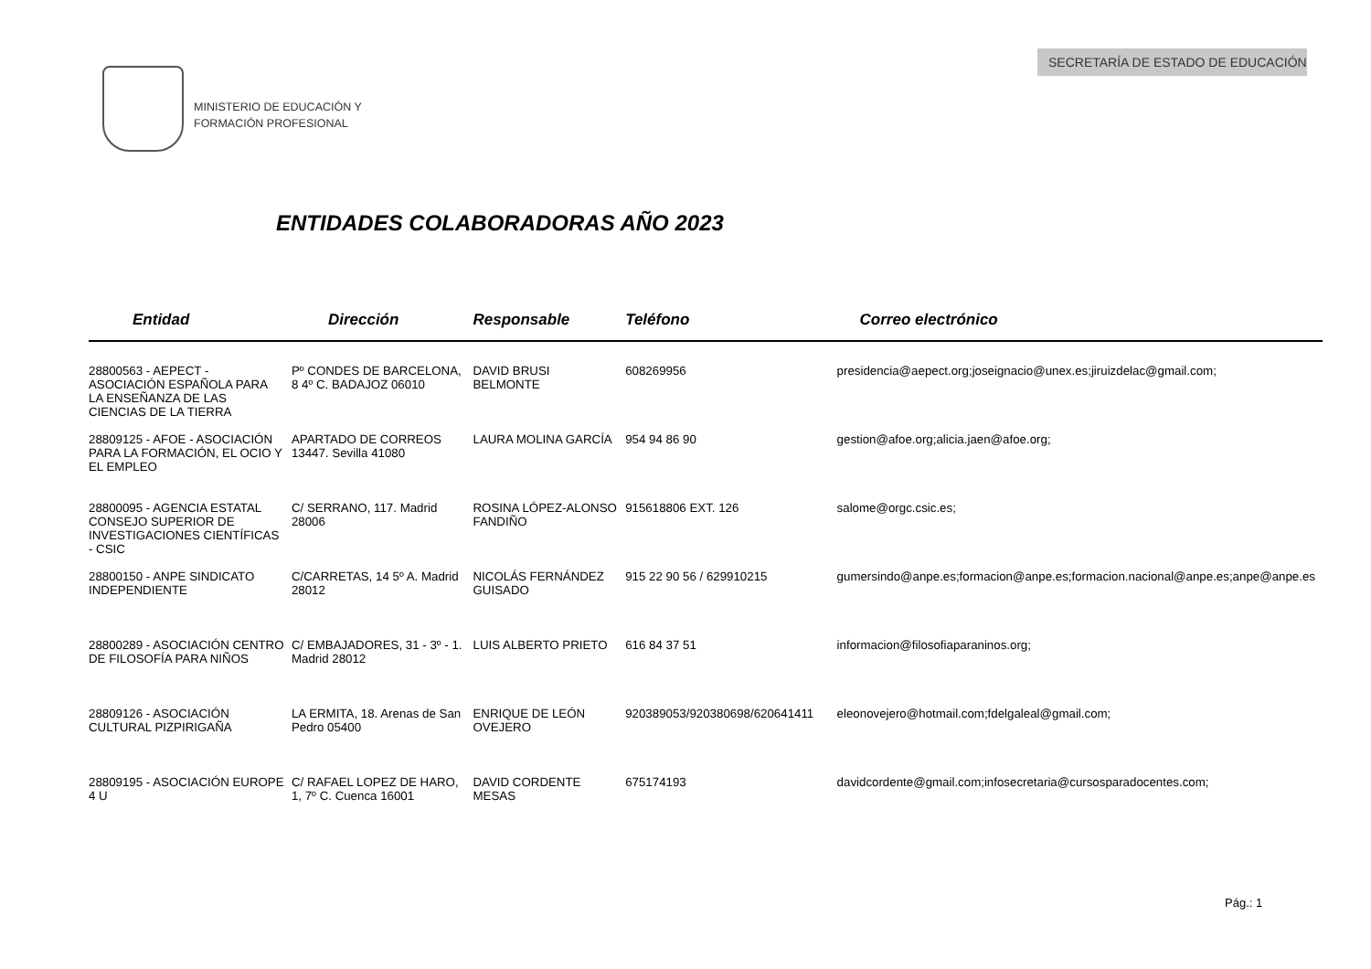SECRETARÍA DE ESTADO DE EDUCACIÓN
MINISTERIO DE EDUCACIÓN Y
FORMACIÓN PROFESIONAL
ENTIDADES COLABORADORAS AÑO 2023
| Entidad | Dirección | Responsable | Teléfono | Correo electrónico |
| --- | --- | --- | --- | --- |
| 28800563 - AEPECT - ASOCIACIÓN ESPAÑOLA PARA LA ENSEÑANZA DE LAS CIENCIAS DE LA TIERRA | Pº CONDES DE BARCELONA, 8 4º C. BADAJOZ 06010 | DAVID BRUSI BELMONTE | 608269956 | presidencia@aepect.org;joseignacio@unex.es;jiruizdelac@gmail.com; |
| 28809125 - AFOE - ASOCIACIÓN PARA LA FORMACIÓN, EL OCIO Y EL EMPLEO | APARTADO DE CORREOS 13447. Sevilla 41080 | LAURA MOLINA GARCÍA | 954 94 86 90 | gestion@afoe.org;alicia.jaen@afoe.org; |
| 28800095 - AGENCIA ESTATAL CONSEJO SUPERIOR DE INVESTIGACIONES CIENTÍFICAS - CSIC | C/ SERRANO, 117. Madrid 28006 | ROSINA LÓPEZ-ALONSO FANDIÑO | 915618806 EXT. 126 | salome@orgc.csic.es; |
| 28800150 - ANPE SINDICATO INDEPENDIENTE | C/CARRETAS, 14 5º A. Madrid 28012 | NICOLÁS FERNÁNDEZ GUISADO | 915 22 90 56 / 629910215 | gumersindo@anpe.es;formacion@anpe.es;formacion.nacional@anpe.es;anpe@anpe.es |
| 28800289 - ASOCIACIÓN CENTRO DE FILOSOFÍA PARA NIÑOS | C/ EMBAJADORES, 31 - 3º - 1. Madrid 28012 | LUIS ALBERTO PRIETO | 616 84 37 51 | informacion@filosofiaparaninos.org; |
| 28809126 - ASOCIACIÓN CULTURAL PIZPIRIGAÑA | LA ERMITA, 18. Arenas de San Pedro 05400 | ENRIQUE DE LEÓN OVEJERO | 920389053/920380698/620641411 | eleonovejero@hotmail.com;fdelgaleal@gmail.com; |
| 28809195 - ASOCIACIÓN EUROPE 4 U | C/ RAFAEL LOPEZ DE HARO, 1, 7º C. Cuenca 16001 | DAVID CORDENTE MESAS | 675174193 | davidcordente@gmail.com;infosecretaria@cursosparadocentes.com; |
Pág.: 1